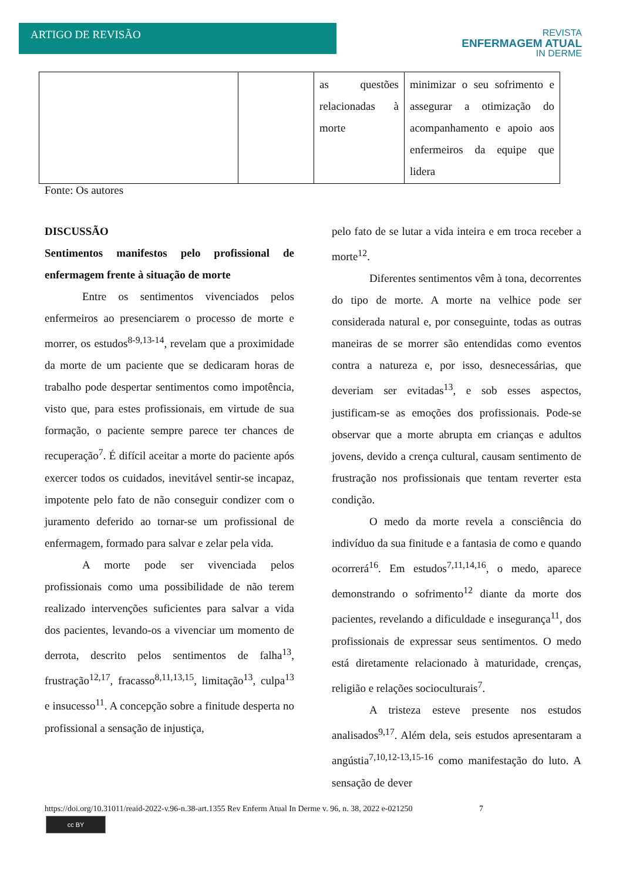ARTIGO DE REVISÃO
REVISTA
ENFERMAGEM ATUAL
IN DERME
| | | as questões relacionadas à morte | minimizar o seu sofrimento e assegurar a otimização do acompanhamento e apoio aos enfermeiros da equipe que lidera |
Fonte: Os autores
DISCUSSÃO
Sentimentos manifestos pelo profissional de enfermagem frente à situação de morte
Entre os sentimentos vivenciados pelos enfermeiros ao presenciarem o processo de morte e morrer, os estudos<sup>8-9,13-14</sup>, revelam que a proximidade da morte de um paciente que se dedicaram horas de trabalho pode despertar sentimentos como impotência, visto que, para estes profissionais, em virtude de sua formação, o paciente sempre parece ter chances de recuperação<sup>7</sup>. É difícil aceitar a morte do paciente após exercer todos os cuidados, inevitável sentir-se incapaz, impotente pelo fato de não conseguir condizer com o juramento deferido ao tornar-se um profissional de enfermagem, formado para salvar e zelar pela vida.
A morte pode ser vivenciada pelos profissionais como uma possibilidade de não terem realizado intervenções suficientes para salvar a vida dos pacientes, levando-os a vivenciar um momento de derrota, descrito pelos sentimentos de falha<sup>13</sup>, frustração<sup>12,17</sup>, fracasso<sup>8,11,13,15</sup>, limitação<sup>13</sup>, culpa<sup>13</sup> e insucesso<sup>11</sup>. A concepção sobre a finitude desperta no profissional a sensação de injustiça,
pelo fato de se lutar a vida inteira e em troca receber a morte<sup>12</sup>.
Diferentes sentimentos vêm à tona, decorrentes do tipo de morte. A morte na velhice pode ser considerada natural e, por conseguinte, todas as outras maneiras de se morrer são entendidas como eventos contra a natureza e, por isso, desnecessárias, que deveriam ser evitadas<sup>13</sup>, e sob esses aspectos, justificam-se as emoções dos profissionais. Pode-se observar que a morte abrupta em crianças e adultos jovens, devido a crença cultural, causam sentimento de frustração nos profissionais que tentam reverter esta condição.
O medo da morte revela a consciência do indivíduo da sua finitude e a fantasia de como e quando ocorrerá<sup>16</sup>. Em estudos<sup>7,11,14,16</sup>, o medo, aparece demonstrando o sofrimento<sup>12</sup> diante da morte dos pacientes, revelando a dificuldade e insegurança<sup>11</sup>, dos profissionais de expressar seus sentimentos. O medo está diretamente relacionado à maturidade, crenças, religião e relações socioculturais<sup>7</sup>.
A tristeza esteve presente nos estudos analisados<sup>9,17</sup>. Além dela, seis estudos apresentaram a angústia<sup>7,10,12-13,15-16</sup> como manifestação do luto. A sensação de dever
https://doi.org/10.31011/reaid-2022-v.96-n.38-art.1355 Rev Enferm Atual In Derme v. 96, n. 38, 2022 e-021250 7
cc BY